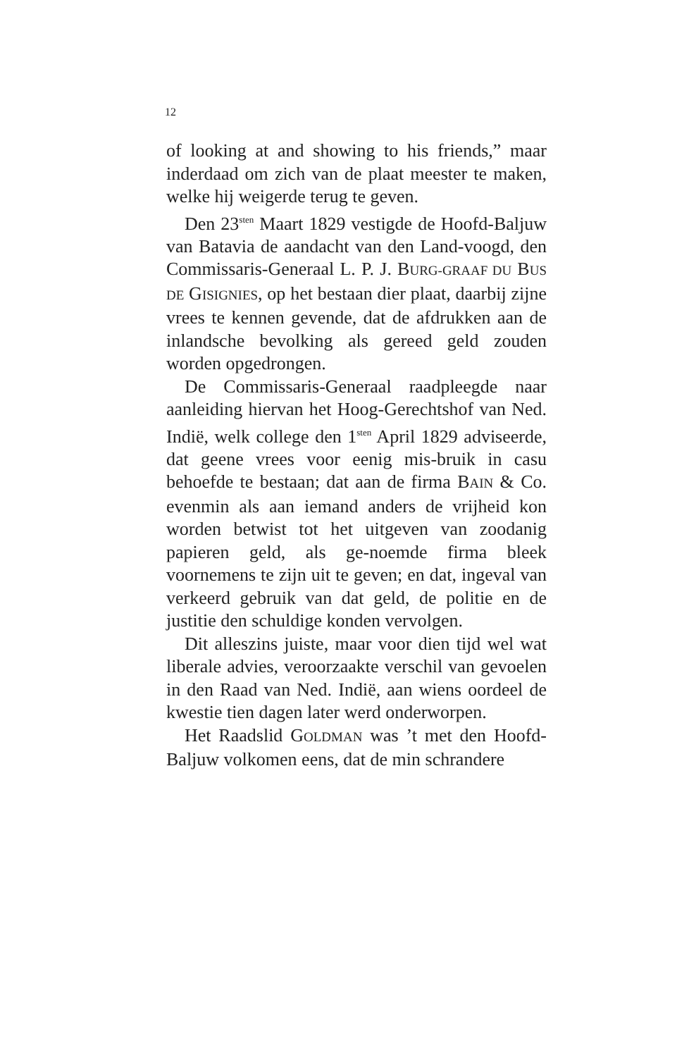12
of looking at and showing to his friends,” maar inderdaad om zich van de plaat meester te maken, welke hij weigerde terug te geven.
Den 23<sup>sten</sup> Maart 1829 vestigde de Hoofd-Baljuw van Batavia de aandacht van den Land-voogd, den Commissaris-Generaal L. P. J. BURG-GRAAF DU BUS DE GISIGNIES, op het bestaan dier plaat, daarbij zijne vrees te kennen gevende, dat de afdrukken aan de inlandsche bevolking als gereed geld zouden worden opgedrongen.
De Commissaris-Generaal raadpleegde naar aanleiding hiervan het Hoog-Gerechtshof van Ned. Indië, welk college den 1<sup>sten</sup> April 1829 adviseerde, dat geene vrees voor eenig mis-bruik in casu behoefde te bestaan; dat aan de firma BAIN & Co. evenmin als aan iemand anders de vrijheid kon worden betwist tot het uitgeven van zoodanig papieren geld, als ge-noemde firma bleek voornemens te zijn uit te geven; en dat, ingeval van verkeerd gebruik van dat geld, de politie en de justitie den schuldige konden vervolgen.
Dit alleszins juiste, maar voor dien tijd wel wat liberale advies, veroorzaakte verschil van gevoelen in den Raad van Ned. Indië, aan wiens oordeel de kwestie tien dagen later werd onderworpen.
Het Raadslid GOLDMAN was ’t met den Hoofd-Baljuw volkomen eens, dat de min schrandere